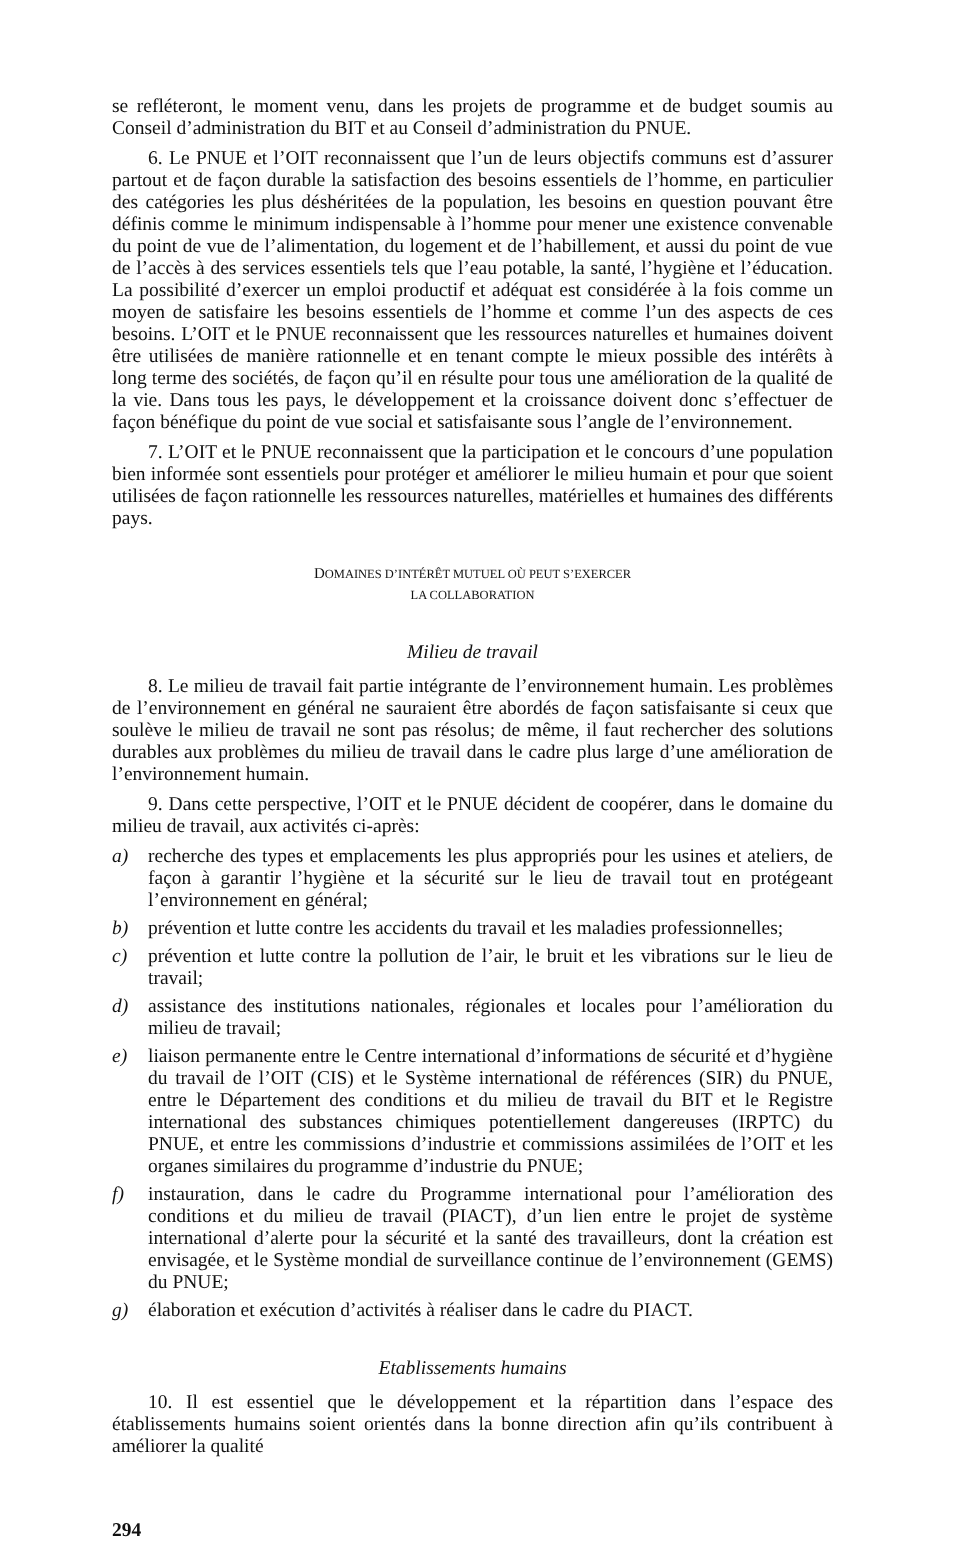se refléteront, le moment venu, dans les projets de programme et de budget soumis au Conseil d’administration du BIT et au Conseil d’administration du PNUE.
6. Le PNUE et l’OIT reconnaissent que l’un de leurs objectifs communs est d’assurer partout et de façon durable la satisfaction des besoins essentiels de l’homme, en particulier des catégories les plus déshéritées de la population, les besoins en question pouvant être définis comme le minimum indispensable à l’homme pour mener une existence convenable du point de vue de l’alimentation, du logement et de l’habillement, et aussi du point de vue de l’accès à des services essentiels tels que l’eau potable, la santé, l’hygiène et l’éducation. La possibilité d’exercer un emploi productif et adéquat est considérée à la fois comme un moyen de satisfaire les besoins essentiels de l’homme et comme l’un des aspects de ces besoins. L’OIT et le PNUE reconnaissent que les ressources naturelles et humaines doivent être utilisées de manière rationnelle et en tenant compte le mieux possible des intérêts à long terme des sociétés, de façon qu’il en résulte pour tous une amélioration de la qualité de la vie. Dans tous les pays, le développement et la croissance doivent donc s’effectuer de façon bénéfique du point de vue social et satisfaisante sous l’angle de l’environnement.
7. L’OIT et le PNUE reconnaissent que la participation et le concours d’une population bien informée sont essentiels pour protéger et améliorer le milieu humain et pour que soient utilisées de façon rationnelle les ressources naturelles, matérielles et humaines des différents pays.
DOMAINES D’INTÉRÊT MUTUEL OÙ PEUT S’EXERCER
LA COLLABORATION
Milieu de travail
8. Le milieu de travail fait partie intégrante de l’environnement humain. Les problèmes de l’environnement en général ne sauraient être abordés de façon satisfaisante si ceux que soulève le milieu de travail ne sont pas résolus; de même, il faut rechercher des solutions durables aux problèmes du milieu de travail dans le cadre plus large d’une amélioration de l’environnement humain.
9. Dans cette perspective, l’OIT et le PNUE décident de coopérer, dans le domaine du milieu de travail, aux activités ci-après:
a) recherche des types et emplacements les plus appropriés pour les usines et ateliers, de façon à garantir l’hygiène et la sécurité sur le lieu de travail tout en protégeant l’environnement en général;
b) prévention et lutte contre les accidents du travail et les maladies professionnelles;
c) prévention et lutte contre la pollution de l’air, le bruit et les vibrations sur le lieu de travail;
d) assistance des institutions nationales, régionales et locales pour l’amélioration du milieu de travail;
e) liaison permanente entre le Centre international d’informations de sécurité et d’hygiène du travail de l’OIT (CIS) et le Système international de références (SIR) du PNUE, entre le Département des conditions et du milieu de travail du BIT et le Registre international des substances chimiques potentiellement dangereuses (IRPTC) du PNUE, et entre les commissions d’industrie et commissions assimilées de l’OIT et les organes similaires du programme d’industrie du PNUE;
f) instauration, dans le cadre du Programme international pour l’amélioration des conditions et du milieu de travail (PIACT), d’un lien entre le projet de système international d’alerte pour la sécurité et la santé des travailleurs, dont la création est envisagée, et le Système mondial de surveillance continue de l’environnement (GEMS) du PNUE;
g) élaboration et exécution d’activités à réaliser dans le cadre du PIACT.
Etablissements humains
10. Il est essentiel que le développement et la répartition dans l’espace des établissements humains soient orientés dans la bonne direction afin qu’ils contribuent à améliorer la qualité
294